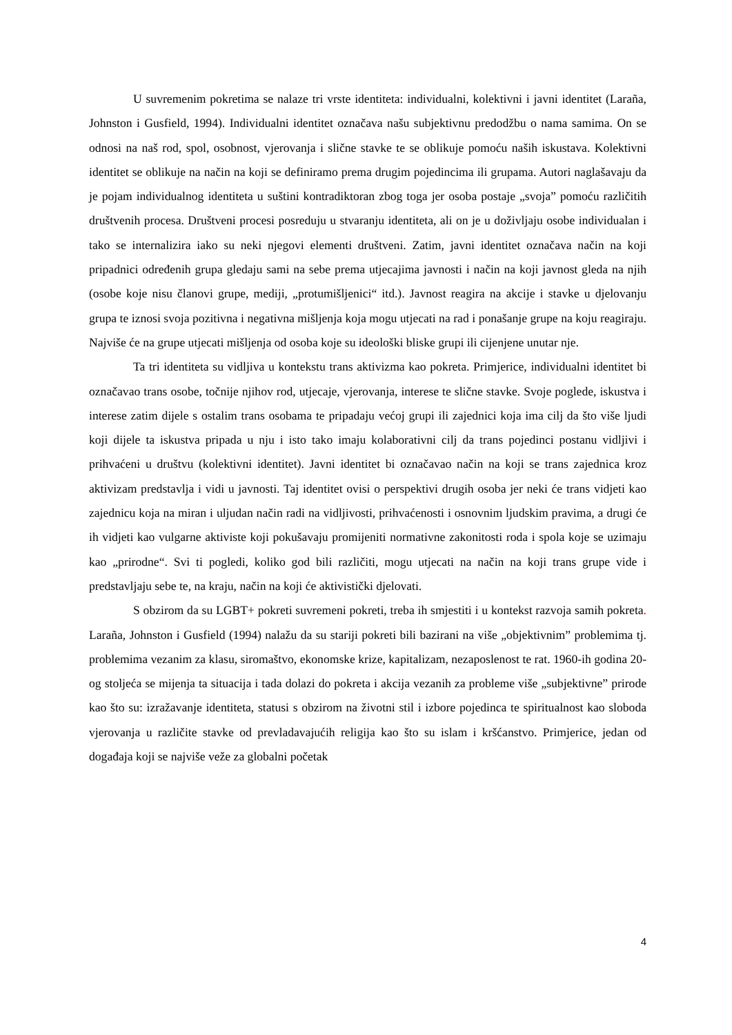U suvremenim pokretima se nalaze tri vrste identiteta: individualni, kolektivni i javni identitet (Laraña, Johnston i Gusfield, 1994). Individualni identitet označava našu subjektivnu predodžbu o nama samima. On se odnosi na naš rod, spol, osobnost, vjerovanja i slične stavke te se oblikuje pomoću naših iskustava. Kolektivni identitet se oblikuje na način na koji se definiramo prema drugim pojedincima ili grupama. Autori naglašavaju da je pojam individualnog identiteta u suštini kontradiktoran zbog toga jer osoba postaje „svoja” pomoću različitih društvenih procesa. Društveni procesi posreduju u stvaranju identiteta, ali on je u doživljaju osobe individualan i tako se internalizira iako su neki njegovi elementi društveni. Zatim, javni identitet označava način na koji pripadnici određenih grupa gledaju sami na sebe prema utjecajima javnosti i način na koji javnost gleda na njih (osobe koje nisu članovi grupe, mediji, „protumišljenici“ itd.). Javnost reagira na akcije i stavke u djelovanju grupa te iznosi svoja pozitivna i negativna mišljenja koja mogu utjecati na rad i ponašanje grupe na koju reagiraju. Najviše će na grupe utjecati mišljenja od osoba koje su ideološki bliske grupi ili cijenjene unutar nje.
Ta tri identiteta su vidljiva u kontekstu trans aktivizma kao pokreta. Primjerice, individualni identitet bi označavao trans osobe, točnije njihov rod, utjecaje, vjerovanja, interese te slične stavke. Svoje poglede, iskustva i interese zatim dijele s ostalim trans osobama te pripadaju većoj grupi ili zajednici koja ima cilj da što više ljudi koji dijele ta iskustva pripada u nju i isto tako imaju kolaborativni cilj da trans pojedinci postanu vidljivi i prihvaćeni u društvu (kolektivni identitet). Javni identitet bi označavao način na koji se trans zajednica kroz aktivizam predstavlja i vidi u javnosti. Taj identitet ovisi o perspektivi drugih osoba jer neki će trans vidjeti kao zajednicu koja na miran i uljudan način radi na vidljivosti, prihvaćenosti i osnovnim ljudskim pravima, a drugi će ih vidjeti kao vulgarne aktiviste koji pokušavaju promijeniti normativne zakonitosti roda i spola koje se uzimaju kao „prirodne“. Svi ti pogledi, koliko god bili različiti, mogu utjecati na način na koji trans grupe vide i predstavljaju sebe te, na kraju, način na koji će aktivistički djelovati.
S obzirom da su LGBT+ pokreti suvremeni pokreti, treba ih smjestiti i u kontekst razvoja samih pokreta. Laraña, Johnston i Gusfield (1994) nalažu da su stariji pokreti bili bazirani na više „objektivnim” problemima tj. problemima vezanim za klasu, siromaštvo, ekonomske krize, kapitalizam, nezaposlenost te rat. 1960-ih godina 20-og stoljeća se mijenja ta situacija i tada dolazi do pokreta i akcija vezanih za probleme više „subjektivne” prirode kao što su: izražavanje identiteta, statusi s obzirom na životni stil i izbore pojedinca te spiritualnost kao sloboda vjerovanja u različite stavke od prevladavajućih religija kao što su islam i kršćanstvo. Primjerice, jedan od događaja koji se najviše veže za globalni početak
4